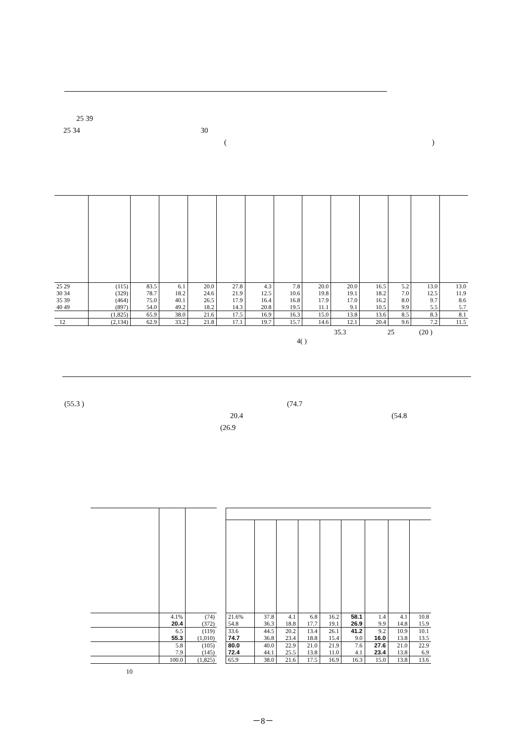25 39
25 34 30
()
| 25 29 | (115) | 83.5 | 6.1 | 20.0 | 27.8 | 4.3 | 7.8 | 20.0 | 20.0 | 16.5 | 5.2 | 13.0 | 13.0 |
| 30 34 | (329) | 78.7 | 18.2 | 24.6 | 21.9 | 12.5 | 10.6 | 19.8 | 19.1 | 18.2 | 7.0 | 12.5 | 11.9 |
| 35 39 | (464) | 75.0 | 40.1 | 26.5 | 17.9 | 16.4 | 16.8 | 17.9 | 17.0 | 16.2 | 8.0 | 9.7 | 8.6 |
| 40 49 | (897) | 54.0 | 49.2 | 18.2 | 14.3 | 20.8 | 19.5 | 11.1 | 9.1 | 10.5 | 9.9 | 5.5 | 5.7 |
| | (1,825) | 65.9 | 38.0 | 21.6 | 17.5 | 16.9 | 16.3 | 15.0 | 13.8 | 13.6 | 8.5 | 8.3 | 8.1 |
| 12 | (2,134) | 62.9 | 33.2 | 21.8 | 17.1 | 19.7 | 15.7 | 14.6 | 12.1 | 20.4 | 9.6 | 7.2 | 11.5 |
35.3 25 (20 )
4( )
(55.3 ) (74.7
20.4 (54.8
(26.9
| | 4.1% | (74) |
| | 20.4 | (372) |
| | 6.5 | (119) |
| | 55.3 | (1,010) |
| | 5.8 | (105) |
| | 7.9 | (145) |
| | 100.0 | (1,825) |
| 21.6% | 37.8 | 4.1 | 6.8 | 16.2 | 58.1 | 1.4 | 4.1 | 10.8 |
| 54.8 | 36.3 | 18.8 | 17.7 | 19.1 | 26.9 | 9.9 | 14.8 | 15.9 |
| 33.6 | 44.5 | 20.2 | 13.4 | 26.1 | 41.2 | 9.2 | 10.9 | 10.1 |
| 74.7 | 36.8 | 23.4 | 18.8 | 15.4 | 9.0 | 16.0 | 13.8 | 13.5 |
| 80.0 | 40.0 | 22.9 | 21.0 | 21.9 | 7.6 | 27.6 | 21.0 | 22.9 |
| 72.4 | 44.1 | 25.5 | 13.8 | 11.0 | 4.1 | 23.4 | 13.8 | 6.9 |
| 65.9 | 38.0 | 21.6 | 17.5 | 16.9 | 16.3 | 15.0 | 13.8 | 13.6 |
10
－8－